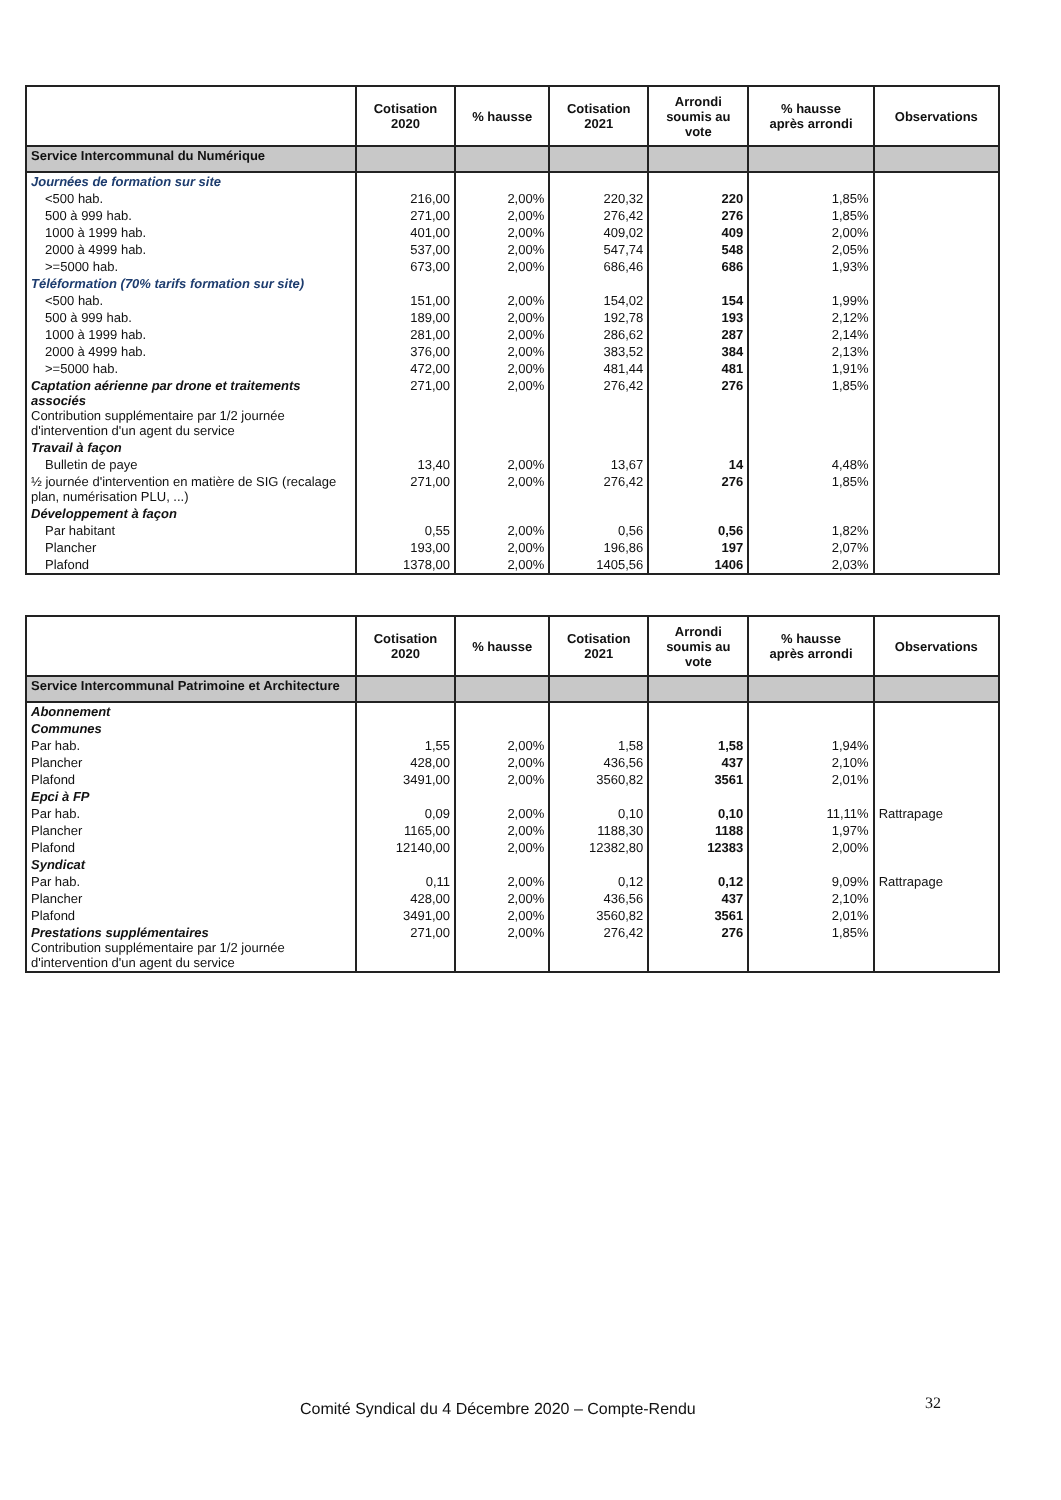| | Cotisation 2020 | % hausse | Cotisation 2021 | Arrondi soumis au vote | % hausse après arrondi | Observations |
| --- | --- | --- | --- | --- | --- | --- |
| Service Intercommunal du Numérique | | | | | | |
| Journées de formation sur site | | | | | | |
| <500 hab. | 216,00 | 2,00% | 220,32 | 220 | 1,85% | |
| 500 à 999 hab. | 271,00 | 2,00% | 276,42 | 276 | 1,85% | |
| 1000 à 1999 hab. | 401,00 | 2,00% | 409,02 | 409 | 2,00% | |
| 2000 à 4999 hab. | 537,00 | 2,00% | 547,74 | 548 | 2,05% | |
| >=5000 hab. | 673,00 | 2,00% | 686,46 | 686 | 1,93% | |
| Téléformation (70% tarifs formation sur site) | | | | | | |
| <500 hab. | 151,00 | 2,00% | 154,02 | 154 | 1,99% | |
| 500 à 999 hab. | 189,00 | 2,00% | 192,78 | 193 | 2,12% | |
| 1000 à 1999 hab. | 281,00 | 2,00% | 286,62 | 287 | 2,14% | |
| 2000 à 4999 hab. | 376,00 | 2,00% | 383,52 | 384 | 2,13% | |
| >=5000 hab. | 472,00 | 2,00% | 481,44 | 481 | 1,91% | |
| Captation aérienne par drone et traitements associés Contribution supplémentaire par 1/2 journée d'intervention d'un agent du service | 271,00 | 2,00% | 276,42 | 276 | 1,85% | |
| Travail à façon | | | | | | |
| Bulletin de paye | 13,40 | 2,00% | 13,67 | 14 | 4,48% | |
| ½ journée d'intervention en matière de SIG (recalage plan, numérisation PLU, ...) | 271,00 | 2,00% | 276,42 | 276 | 1,85% | |
| Développement à façon | | | | | | |
| Par habitant | 0,55 | 2,00% | 0,56 | 0,56 | 1,82% | |
| Plancher | 193,00 | 2,00% | 196,86 | 197 | 2,07% | |
| Plafond | 1378,00 | 2,00% | 1405,56 | 1406 | 2,03% | |
| | Cotisation 2020 | % hausse | Cotisation 2021 | Arrondi soumis au vote | % hausse après arrondi | Observations |
| --- | --- | --- | --- | --- | --- | --- |
| Service Intercommunal Patrimoine et Architecture | | | | | | |
| Abonnement | | | | | | |
| Communes | | | | | | |
| Par hab. | 1,55 | 2,00% | 1,58 | 1,58 | 1,94% | |
| Plancher | 428,00 | 2,00% | 436,56 | 437 | 2,10% | |
| Plafond | 3491,00 | 2,00% | 3560,82 | 3561 | 2,01% | |
| Epci à FP | | | | | | |
| Par hab. | 0,09 | 2,00% | 0,10 | 0,10 | 11,11% | Rattrapage |
| Plancher | 1165,00 | 2,00% | 1188,30 | 1188 | 1,97% | |
| Plafond | 12140,00 | 2,00% | 12382,80 | 12383 | 2,00% | |
| Syndicat | | | | | | |
| Par hab. | 0,11 | 2,00% | 0,12 | 0,12 | 9,09% | Rattrapage |
| Plancher | 428,00 | 2,00% | 436,56 | 437 | 2,10% | |
| Plafond | 3491,00 | 2,00% | 3560,82 | 3561 | 2,01% | |
| Prestations supplémentaires Contribution supplémentaire par 1/2 journée d'intervention d'un agent du service | 271,00 | 2,00% | 276,42 | 276 | 1,85% | |
Comité Syndical du 4 Décembre 2020 – Compte-Rendu
32